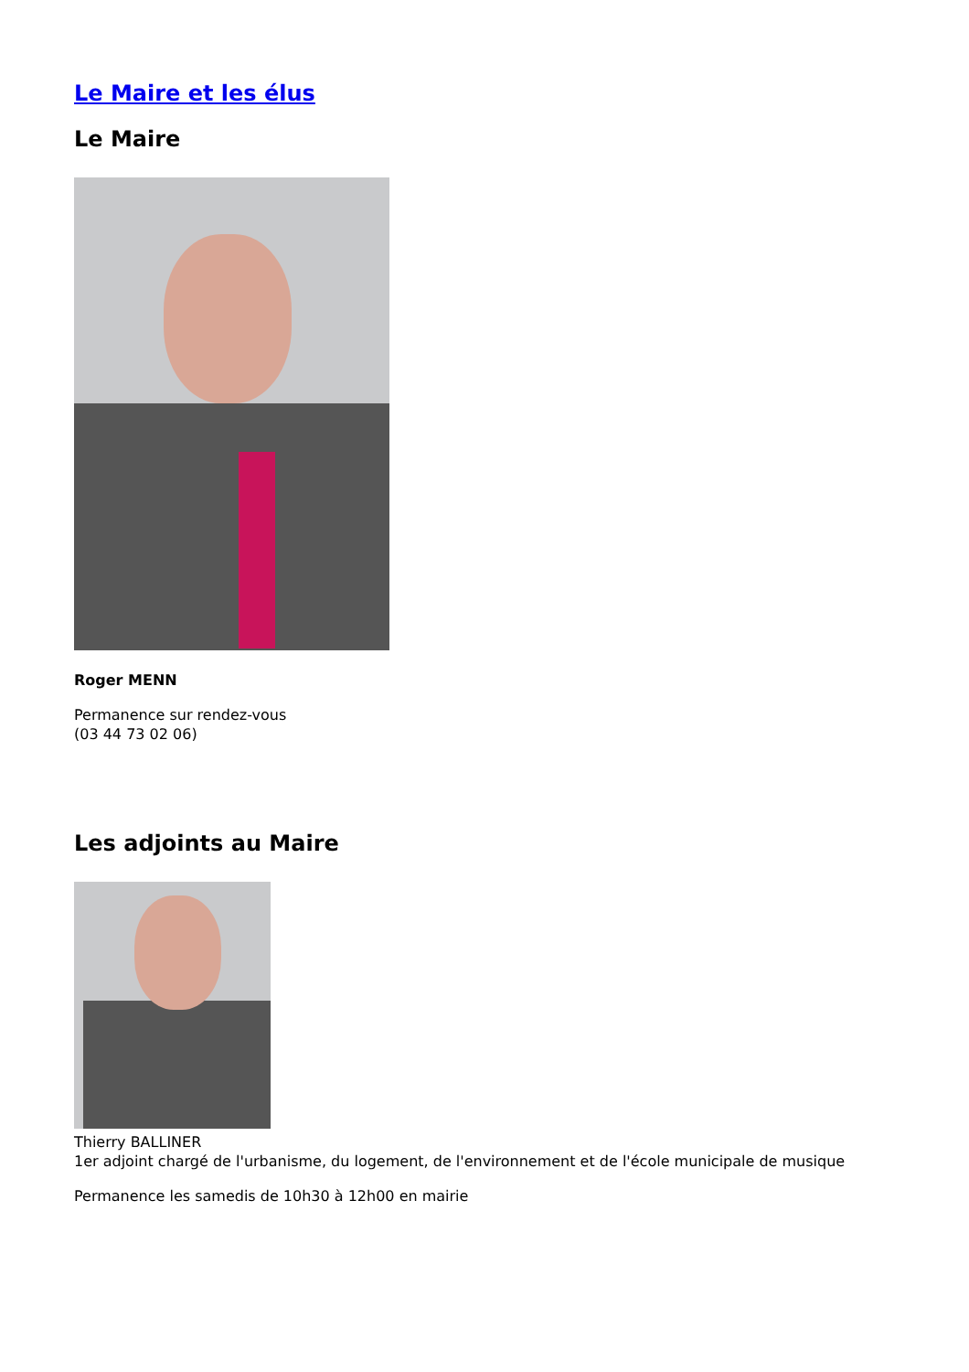Le Maire et les élus
Le Maire
Roger MENN
Permanence sur rendez-vous
(03 44 73 02 06)
Les adjoints au Maire
Thierry BALLINER
1er adjoint chargé de l'urbanisme, du logement, de l'environnement et de l'école municipale de musique
Permanence les samedis de 10h30 à 12h00 en mairie